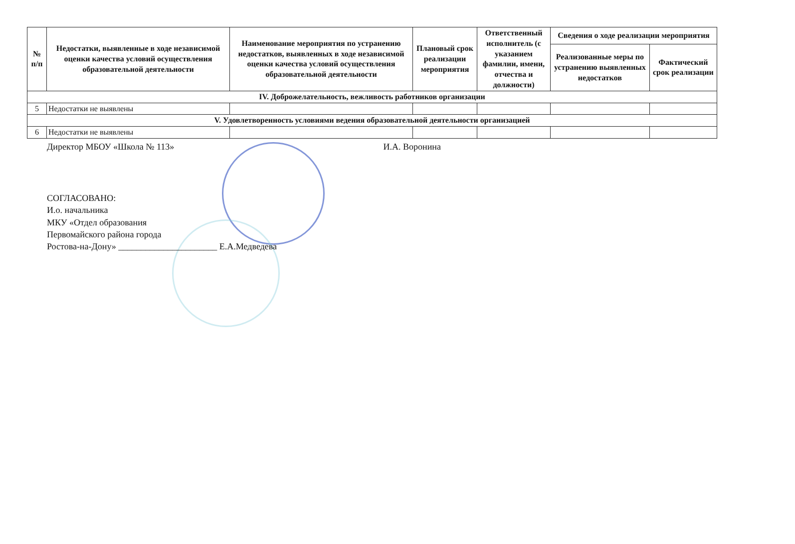| № п/п | Недостатки, выявленные в ходе независимой оценки качества условий осуществления образовательной деятельности | Наименование мероприятия по устранению недостатков, выявленных в ходе независимой оценки качества условий осуществления образовательной деятельности | Плановый срок реализации мероприятия | Ответственный исполнитель (с указанием фамилии, имени, отчества и должности) | Сведения о ходе реализации мероприятия | |
| --- | --- | --- | --- | --- | --- | --- |
| | | | | | Реализованные меры по устранению выявленных недостатков | Фактический срок реализации |
| IV. Доброжелательность, вежливость работников организации | | | | | | |
| 5 | Недостатки не выявлены | | | | | |
| V. Удовлетворенность условиями ведения образовательной деятельности организацией | | | | | | |
| 6 | Недостатки не выявлены | | | | | |
Директор МБОУ «Школа № 113» И.А. Воронина
СОГЛАСОВАНО:
И.о. начальника
МКУ «Отдел образования
Первомайского района города
Ростова-на-Дону» ______________________ Е.А.Медведева